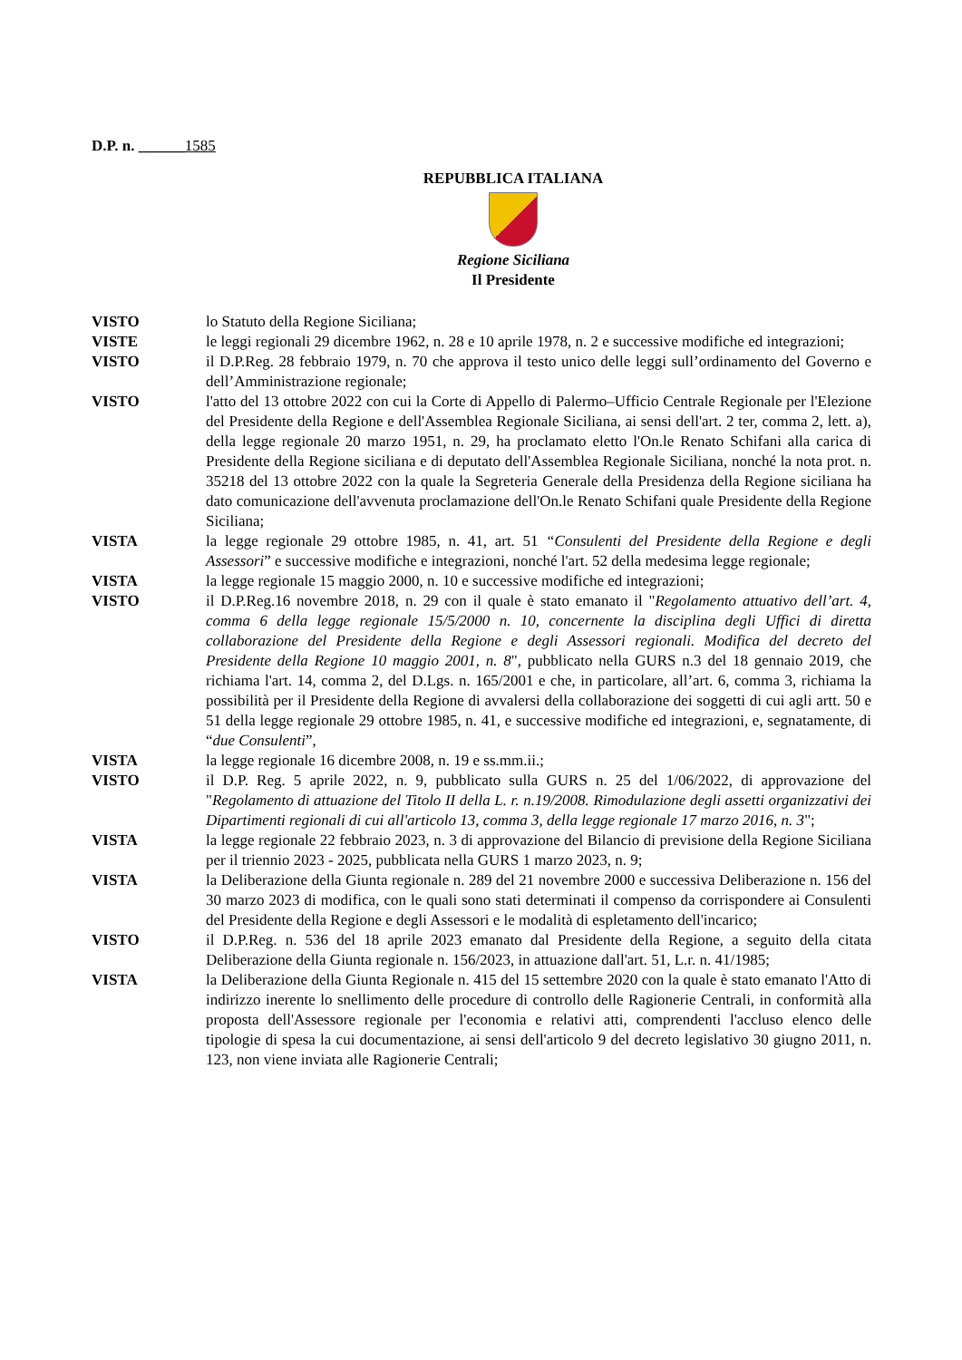D.P. n. ______1585
REPUBBLICA ITALIANA
Regione Siciliana
Il Presidente
| VISTO | lo Statuto della Regione Siciliana; |
| VISTE | le leggi regionali 29 dicembre 1962, n. 28 e 10 aprile 1978, n. 2 e successive modifiche ed integrazioni; |
| VISTO | il D.P.Reg. 28 febbraio 1979, n. 70 che approva il testo unico delle leggi sull’ordinamento del Governo e dell’Amministrazione regionale; |
| VISTO | l'atto del 13 ottobre 2022 con cui la Corte di Appello di Palermo–Ufficio Centrale Regionale per l'Elezione del Presidente della Regione e dell'Assemblea Regionale Siciliana, ai sensi dell'art. 2 ter, comma 2, lett. a), della legge regionale 20 marzo 1951, n. 29, ha proclamato eletto l'On.le Renato Schifani alla carica di Presidente della Regione siciliana e di deputato dell'Assemblea Regionale Siciliana, nonché la nota prot. n. 35218 del 13 ottobre 2022 con la quale la Segreteria Generale della Presidenza della Regione siciliana ha dato comunicazione dell'avvenuta proclamazione dell'On.le Renato Schifani quale Presidente della Regione Siciliana; |
| VISTA | la legge regionale 29 ottobre 1985, n. 41, art. 51 “Consulenti del Presidente della Regione e degli Assessori ” e successive modifiche e integrazioni, nonché l'art. 52 della medesima legge regionale; |
| VISTA | la legge regionale 15 maggio 2000, n. 10 e successive modifiche ed integrazioni; |
| VISTO | il D.P.Reg.16 novembre 2018, n. 29 con il quale è stato emanato il " Regolamento attuativo dell’art. 4, comma 6 della legge regionale 15/5/2000 n. 10, concernente la disciplina degli Uffici di diretta collaborazione del Presidente della Regione e degli Assessori regionali. Modifica del decreto del Presidente della Regione 10 maggio 2001, n. 8 ", pubblicato nella GURS n.3 del 18 gennaio 2019, che richiama l'art. 14, comma 2, del D.Lgs. n. 165/2001 e che, in particolare, all’art. 6, comma 3, richiama la possibilità per il Presidente della Regione di avvalersi della collaborazione dei soggetti di cui agli artt. 50 e 51 della legge regionale 29 ottobre 1985, n. 41, e successive modifiche ed integrazioni, e, segnatamente, di “ due Consulenti ”, |
| VISTA | la legge regionale 16 dicembre 2008, n. 19 e ss.mm.ii.; |
| VISTO | il D.P. Reg. 5 aprile 2022, n. 9, pubblicato sulla GURS n. 25 del 1/06/2022, di approvazione del " Regolamento di attuazione del Titolo II della L. r. n.19/2008. Rimodulazione degli assetti organizzativi dei Dipartimenti regionali di cui all'articolo 13, comma 3, della legge regionale 17 marzo 2016, n. 3 "; |
| VISTA | la legge regionale 22 febbraio 2023, n. 3 di approvazione del Bilancio di previsione della Regione Siciliana per il triennio 2023 - 2025, pubblicata nella GURS 1 marzo 2023, n. 9; |
| VISTA | la Deliberazione della Giunta regionale n. 289 del 21 novembre 2000 e successiva Deliberazione n. 156 del 30 marzo 2023 di modifica, con le quali sono stati determinati il compenso da corrispondere ai Consulenti del Presidente della Regione e degli Assessori e le modalità di espletamento dell'incarico; |
| VISTO | il D.P.Reg. n. 536 del 18 aprile 2023 emanato dal Presidente della Regione, a seguito della citata Deliberazione della Giunta regionale n. 156/2023, in attuazione dall'art. 51, L.r. n. 41/1985; |
| VISTA | la Deliberazione della Giunta Regionale n. 415 del 15 settembre 2020 con la quale è stato emanato l'Atto di indirizzo inerente lo snellimento delle procedure di controllo delle Ragionerie Centrali, in conformità alla proposta dell'Assessore regionale per l'economia e relativi atti, comprendenti l'accluso elenco delle tipologie di spesa la cui documentazione, ai sensi dell'articolo 9 del decreto legislativo 30 giugno 2011, n. 123, non viene inviata alle Ragionerie Centrali; |